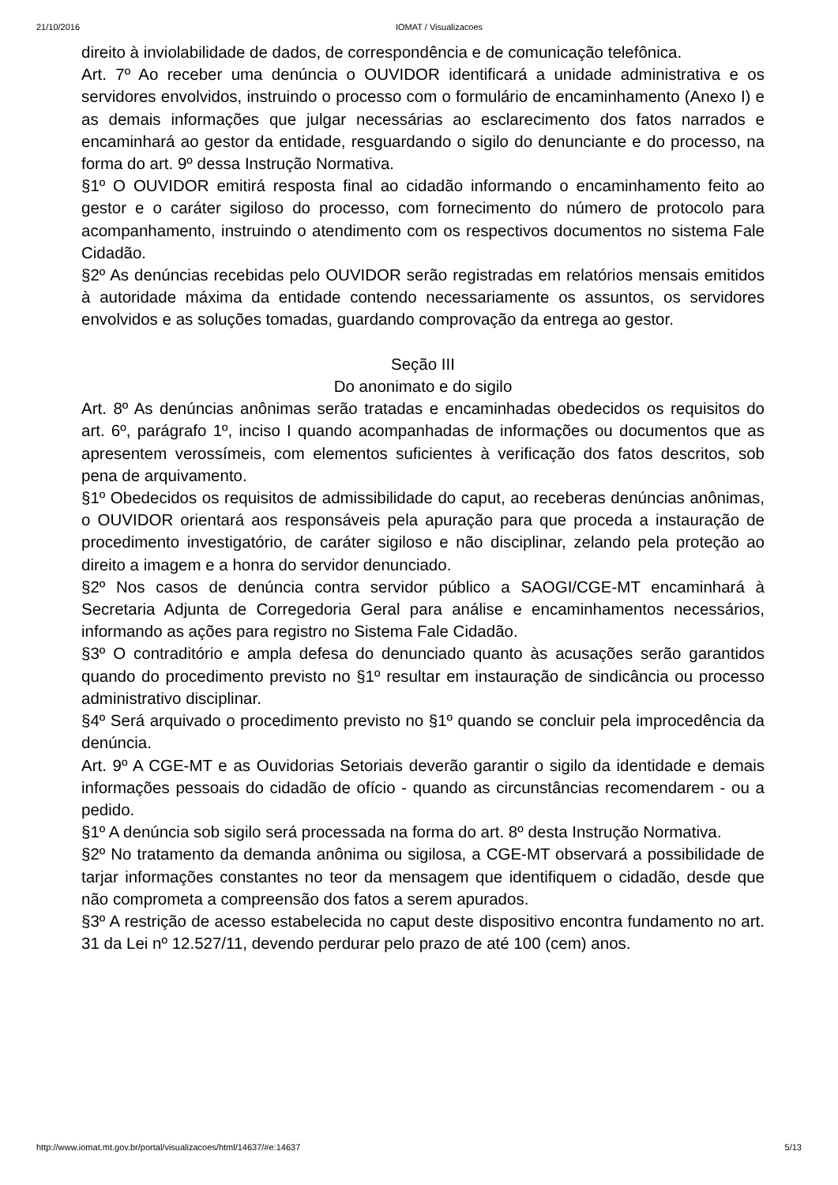21/10/2016 IOMAT / Visualizacoes
direito à inviolabilidade de dados, de correspondência e de comunicação telefônica.
Art. 7º Ao receber uma denúncia o OUVIDOR identificará a unidade administrativa e os servidores envolvidos, instruindo o processo com o formulário de encaminhamento (Anexo I) e as demais informações que julgar necessárias ao esclarecimento dos fatos narrados e encaminhará ao gestor da entidade, resguardando o sigilo do denunciante e do processo, na forma do art. 9º dessa Instrução Normativa.
§1º O OUVIDOR emitirá resposta final ao cidadão informando o encaminhamento feito ao gestor e o caráter sigiloso do processo, com fornecimento do número de protocolo para acompanhamento, instruindo o atendimento com os respectivos documentos no sistema Fale Cidadão.
§2º As denúncias recebidas pelo OUVIDOR serão registradas em relatórios mensais emitidos à autoridade máxima da entidade contendo necessariamente os assuntos, os servidores envolvidos e as soluções tomadas, guardando comprovação da entrega ao gestor.
Seção III
Do anonimato e do sigilo
Art. 8º As denúncias anônimas serão tratadas e encaminhadas obedecidos os requisitos do art. 6º, parágrafo 1º, inciso I quando acompanhadas de informações ou documentos que as apresentem verossímeis, com elementos suficientes à verificação dos fatos descritos, sob pena de arquivamento.
§1º Obedecidos os requisitos de admissibilidade do caput, ao receberas denúncias anônimas, o OUVIDOR orientará aos responsáveis pela apuração para que proceda a instauração de procedimento investigatório, de caráter sigiloso e não disciplinar, zelando pela proteção ao direito a imagem e a honra do servidor denunciado.
§2º Nos casos de denúncia contra servidor público a SAOGI/CGE-MT encaminhará à Secretaria Adjunta de Corregedoria Geral para análise e encaminhamentos necessários, informando as ações para registro no Sistema Fale Cidadão.
§3º O contraditório e ampla defesa do denunciado quanto às acusações serão garantidos quando do procedimento previsto no §1º resultar em instauração de sindicância ou processo administrativo disciplinar.
§4º Será arquivado o procedimento previsto no §1º quando se concluir pela improcedência da denúncia.
Art. 9º A CGE-MT e as Ouvidorias Setoriais deverão garantir o sigilo da identidade e demais informações pessoais do cidadão de ofício - quando as circunstâncias recomendarem - ou a pedido.
§1º A denúncia sob sigilo será processada na forma do art. 8º desta Instrução Normativa.
§2º No tratamento da demanda anônima ou sigilosa, a CGE-MT observará a possibilidade de tarjar informações constantes no teor da mensagem que identifiquem o cidadão, desde que não comprometa a compreensão dos fatos a serem apurados.
§3º A restrição de acesso estabelecida no caput deste dispositivo encontra fundamento no art. 31 da Lei nº 12.527/11, devendo perdurar pelo prazo de até 100 (cem) anos.
http://www.iomat.mt.gov.br/portal/visualizacoes/html/14637/#e:14637 5/13